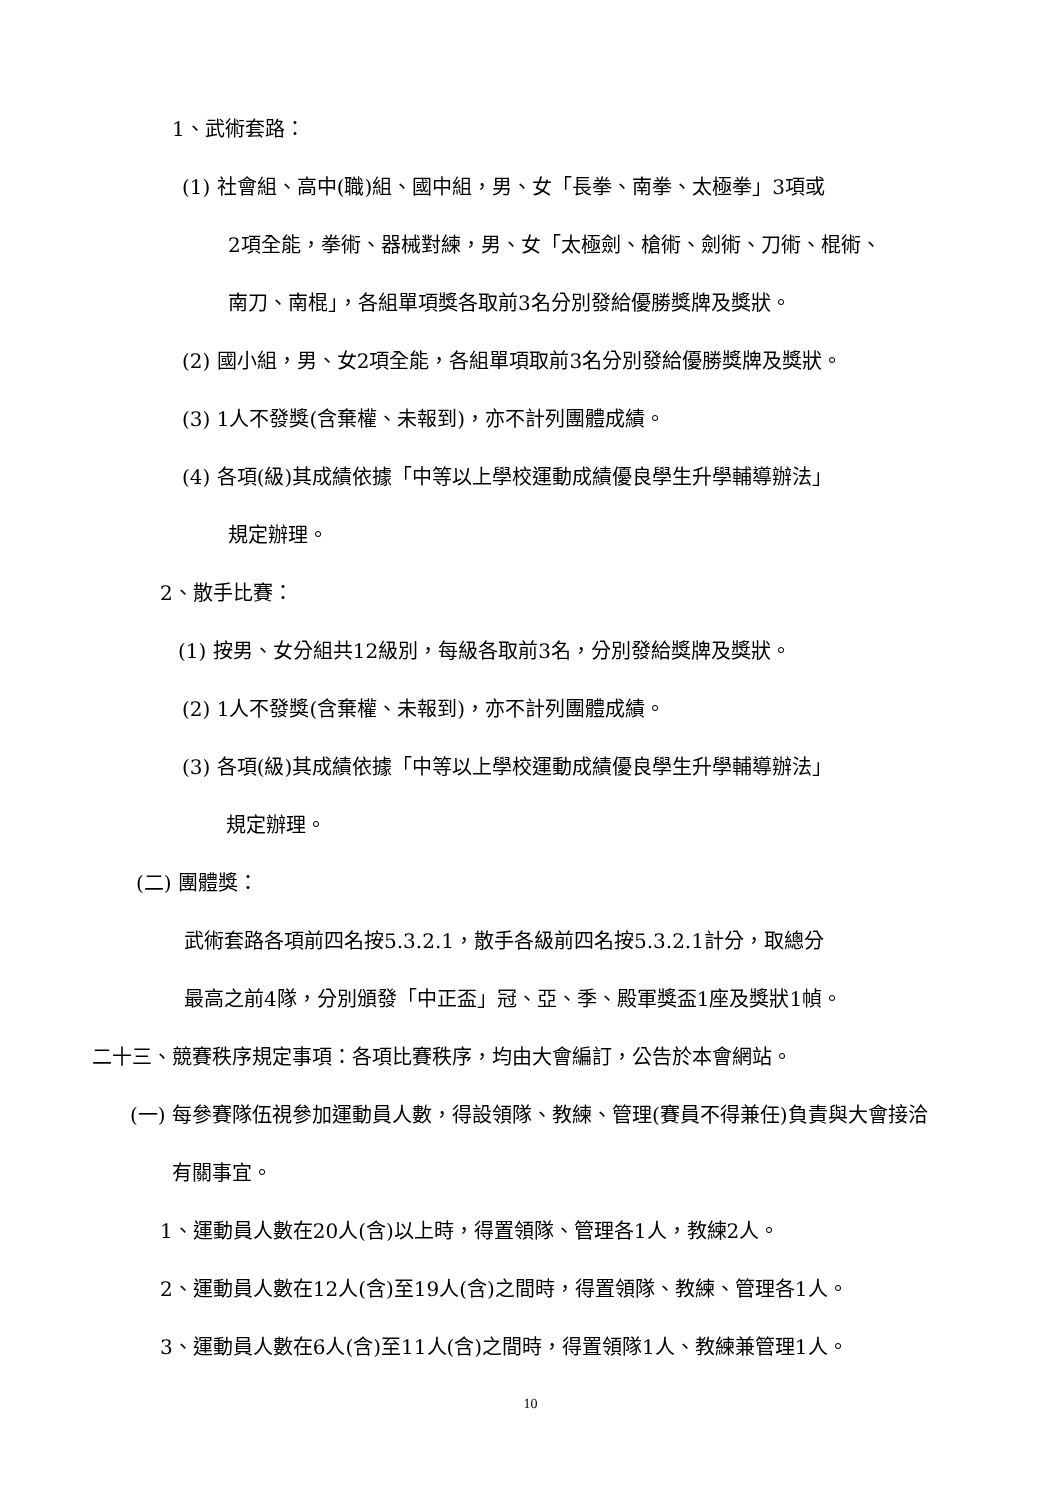1、武術套路：
(1) 社會組、高中(職)組、國中組，男、女「長拳、南拳、太極拳」3項或
2項全能，拳術、器械對練，男、女「太極劍、槍術、劍術、刀術、棍術、
南刀、南棍」，各組單項獎各取前3名分別發給優勝獎牌及獎狀。
(2) 國小組，男、女2項全能，各組單項取前3名分別發給優勝獎牌及獎狀。
(3) 1人不發獎(含棄權、未報到)，亦不計列團體成績。
(4) 各項(級)其成績依據「中等以上學校運動成績優良學生升學輔導辦法」
規定辦理。
2、散手比賽：
(1) 按男、女分組共12級別，每級各取前3名，分別發給獎牌及獎狀。
(2) 1人不發獎(含棄權、未報到)，亦不計列團體成績。
(3) 各項(級)其成績依據「中等以上學校運動成績優良學生升學輔導辦法」
規定辦理。
(二) 團體獎：
武術套路各項前四名按5.3.2.1，散手各級前四名按5.3.2.1計分，取總分
最高之前4隊，分別頒發「中正盃」冠、亞、季、殿軍獎盃1座及獎狀1幀。
二十三、競賽秩序規定事項：各項比賽秩序，均由大會編訂，公告於本會網站。
(一) 每參賽隊伍視參加運動員人數，得設領隊、教練、管理(賽員不得兼任)負責與大會接洽
有關事宜。
1、運動員人數在20人(含)以上時，得置領隊、管理各1人，教練2人。
2、運動員人數在12人(含)至19人(含)之間時，得置領隊、教練、管理各1人。
3、運動員人數在6人(含)至11人(含)之間時，得置領隊1人、教練兼管理1人。
10